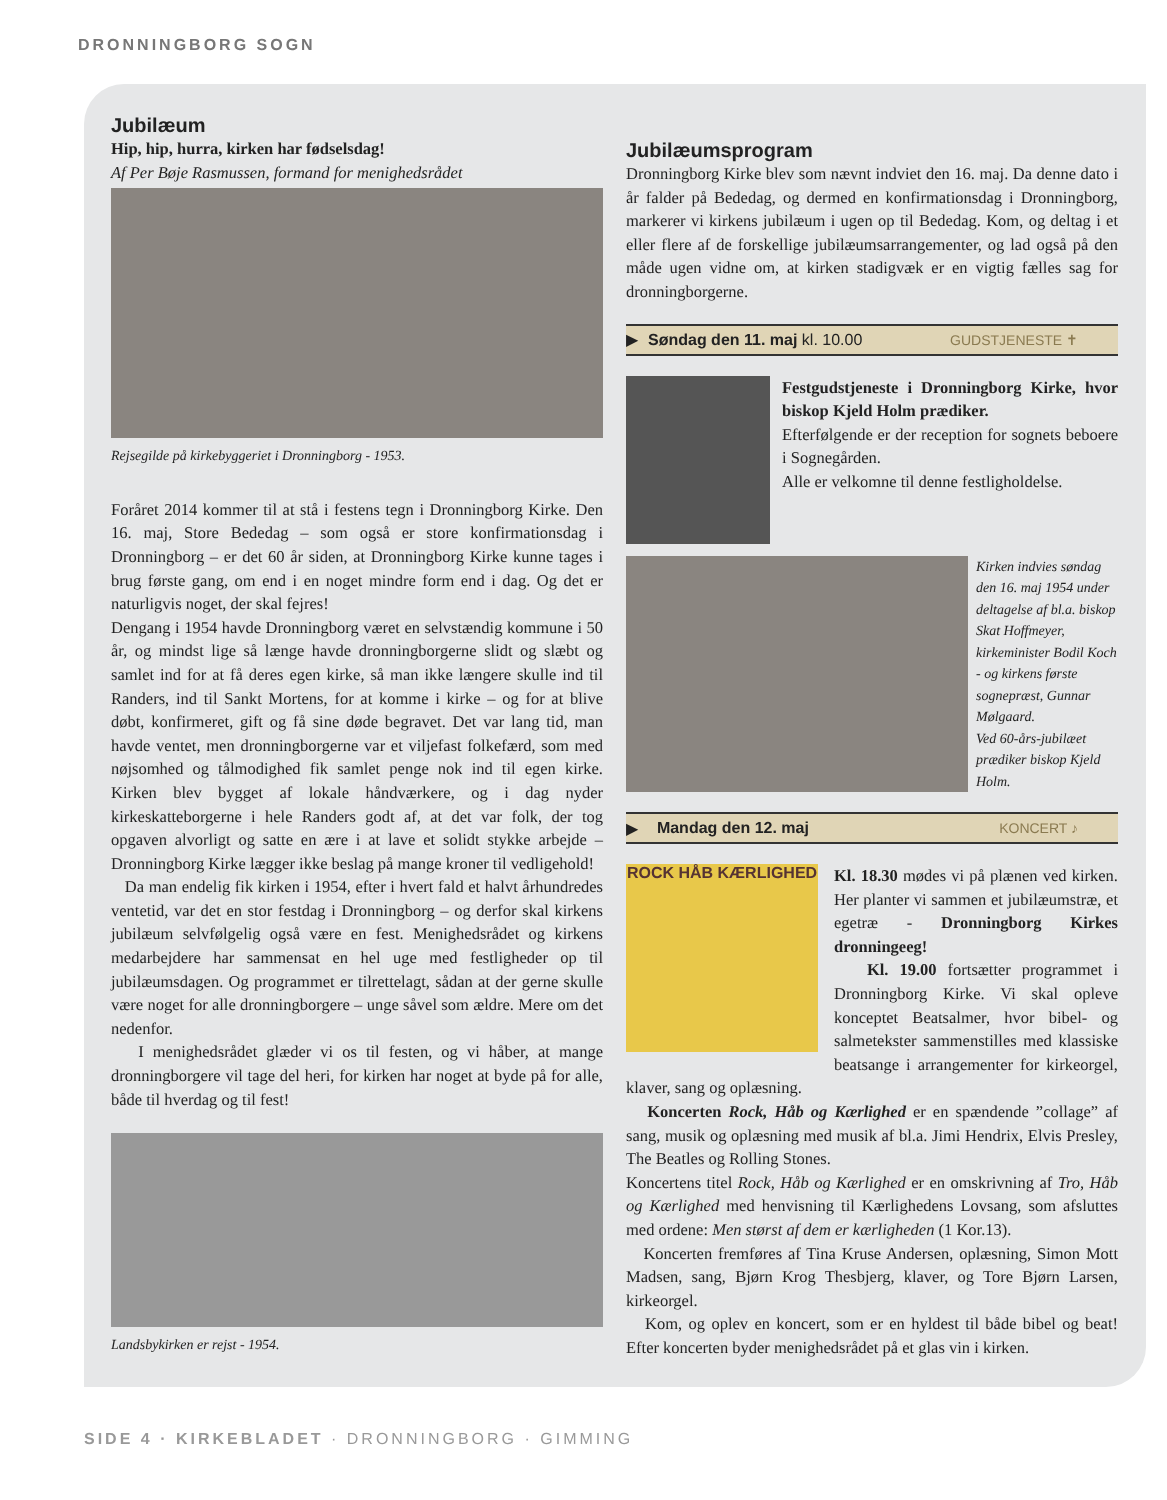DRONNINGBORG SOGN
Jubilæum
Hip, hip, hurra, kirken har fødselsdag!
Af Per Bøje Rasmussen, formand for menighedsrådet
Rejsegilde på kirkebyggeriet i Dronningborg - 1953.
Foråret 2014 kommer til at stå i festens tegn i Dronningborg Kirke. Den 16. maj, Store Bededag – som også er store konfirmationsdag i Dronningborg – er det 60 år siden, at Dronningborg Kirke kunne tages i brug første gang, om end i en noget mindre form end i dag. Og det er naturligvis noget, der skal fejres!
Dengang i 1954 havde Dronningborg været en selvstændig kommune i 50 år, og mindst lige så længe havde dronningborgerne slidt og slæbt og samlet ind for at få deres egen kirke, så man ikke længere skulle ind til Randers, ind til Sankt Mortens, for at komme i kirke – og for at blive døbt, konfirmeret, gift og få sine døde begravet. Det var lang tid, man havde ventet, men dronningborgerne var et viljefast folkefærd, som med nøjsomhed og tålmodighed fik samlet penge nok ind til egen kirke. Kirken blev bygget af lokale håndværkere, og i dag nyder kirkeskatteborgerne i hele Randers godt af, at det var folk, der tog opgaven alvorligt og satte en ære i at lave et solidt stykke arbejde – Dronningborg Kirke lægger ikke beslag på mange kroner til vedligehold!
Da man endelig fik kirken i 1954, efter i hvert fald et halvt århundredes ventetid, var det en stor festdag i Dronningborg – og derfor skal kirkens jubilæum selvfølgelig også være en fest. Menighedsrådet og kirkens medarbejdere har sammensat en hel uge med festligheder op til jubilæumsdagen. Og programmet er tilrettelagt, sådan at der gerne skulle være noget for alle dronningborgere – unge såvel som ældre. Mere om det nedenfor.
I menighedsrådet glæder vi os til festen, og vi håber, at mange dronningborgere vil tage del heri, for kirken har noget at byde på for alle, både til hverdag og til fest!
Landsbykirken er rejst - 1954.
Jubilæumsprogram
Dronningborg Kirke blev som nævnt indviet den 16. maj. Da denne dato i år falder på Bededag, og dermed en konfirmationsdag i Dronningborg, markerer vi kirkens jubilæum i ugen op til Bededag. Kom, og deltag i et eller flere af de forskellige jubilæumsarrangementer, og lad også på den måde ugen vidne om, at kirken stadigvæk er en vigtig fælles sag for dronningborgerne.
▶ Søndag den 11. maj kl. 10.00 GUDSTJENESTE ✝
Festgudstjeneste i Dronningborg Kirke, hvor biskop Kjeld Holm prædiker.
Efterfølgende er der reception for sognets beboere i Sognegården.
Alle er velkomne til denne festligholdelse.
Kirken indvies søndag den 16. maj 1954 under deltagelse af bl.a. biskop Skat Hoffmeyer, kirkeminister Bodil Koch - og kirkens første sognepræst, Gunnar Mølgaard.
Ved 60-års-jubilæet prædiker biskop Kjeld Holm.
▶ Mandag den 12. maj KONCERT ♪
ROCK HÅB KÆRLIGHED
Kl. 18.30 mødes vi på plænen ved kirken. Her planter vi sammen et jubilæumstræ, et egetræ - Dronningborg Kirkes dronningeeg!
Kl. 19.00 fortsætter programmet i Dronningborg Kirke. Vi skal opleve konceptet Beatsalmer, hvor bibel- og salmetekster sammenstilles med klassiske beatsange i arrangementer for kirkeorgel, klaver, sang og oplæsning.
Koncerten Rock, Håb og Kærlighed er en spændende ”collage” af sang, musik og oplæsning med musik af bl.a. Jimi Hendrix, Elvis Presley, The Beatles og Rolling Stones.
Koncertens titel Rock, Håb og Kærlighed er en omskrivning af Tro, Håb og Kærlighed med henvisning til Kærlighedens Lovsang, som afsluttes med ordene: Men størst af dem er kærligheden (1 Kor.13).
Koncerten fremføres af Tina Kruse Andersen, oplæsning, Simon Mott Madsen, sang, Bjørn Krog Thesbjerg, klaver, og Tore Bjørn Larsen, kirkeorgel.
Kom, og oplev en koncert, som er en hyldest til både bibel og beat! Efter koncerten byder menighedsrådet på et glas vin i kirken.
SIDE 4 · KIRKEBLADET · DRONNINGBORG · GIMMING